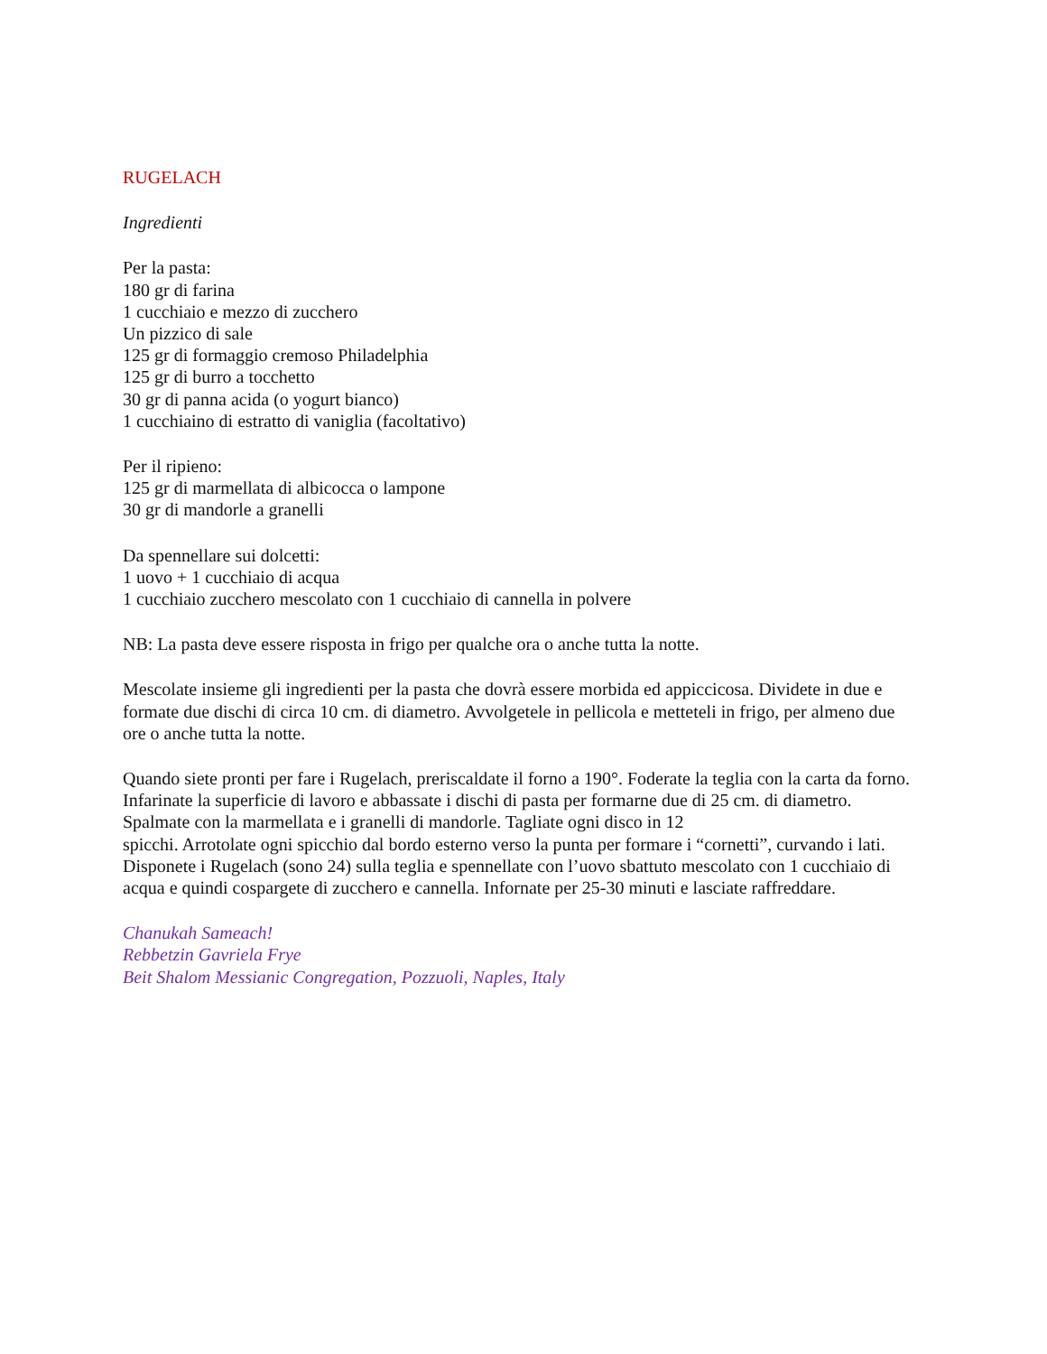RUGELACH
Ingredienti
Per la pasta:
180 gr di farina
1 cucchiaio e mezzo di zucchero
Un pizzico di sale
125 gr di formaggio cremoso Philadelphia
125 gr di burro a tocchetto
30 gr di panna acida (o yogurt bianco)
1 cucchiaino di estratto di vaniglia (facoltativo)
Per il ripieno:
125 gr di marmellata di albicocca o lampone
30 gr di mandorle a granelli
Da spennellare sui dolcetti:
1 uovo + 1 cucchiaio di acqua
1 cucchiaio zucchero mescolato con 1 cucchiaio di cannella in polvere
NB: La pasta deve essere risposta in frigo per qualche ora o anche tutta la notte.
Mescolate insieme gli ingredienti per la pasta che dovrà essere morbida ed appiccicosa. Dividete in due e formate due dischi di circa 10 cm. di diametro. Avvolgetele in pellicola e metteteli in frigo, per almeno due ore o anche tutta la notte.
Quando siete pronti per fare i Rugelach, preriscaldate il forno a 190°. Foderate la teglia con la carta da forno. Infarinate la superficie di lavoro e abbassate i dischi di pasta per formarne due di 25 cm. di diametro. Spalmate con la marmellata e i granelli di mandorle. Tagliate ogni disco in 12
spicchi. Arrotolate ogni spicchio dal bordo esterno verso la punta per formare i “cornetti”, curvando i lati. Disponete i Rugelach (sono 24) sulla teglia e spennellate con l’uovo sbattuto mescolato con 1 cucchiaio di acqua e quindi cospargete di zucchero e cannella. Infornate per 25-30 minuti e lasciate raffreddare.
Chanukah Sameach!
Rebbetzin Gavriela Frye
Beit Shalom Messianic Congregation, Pozzuoli, Naples, Italy